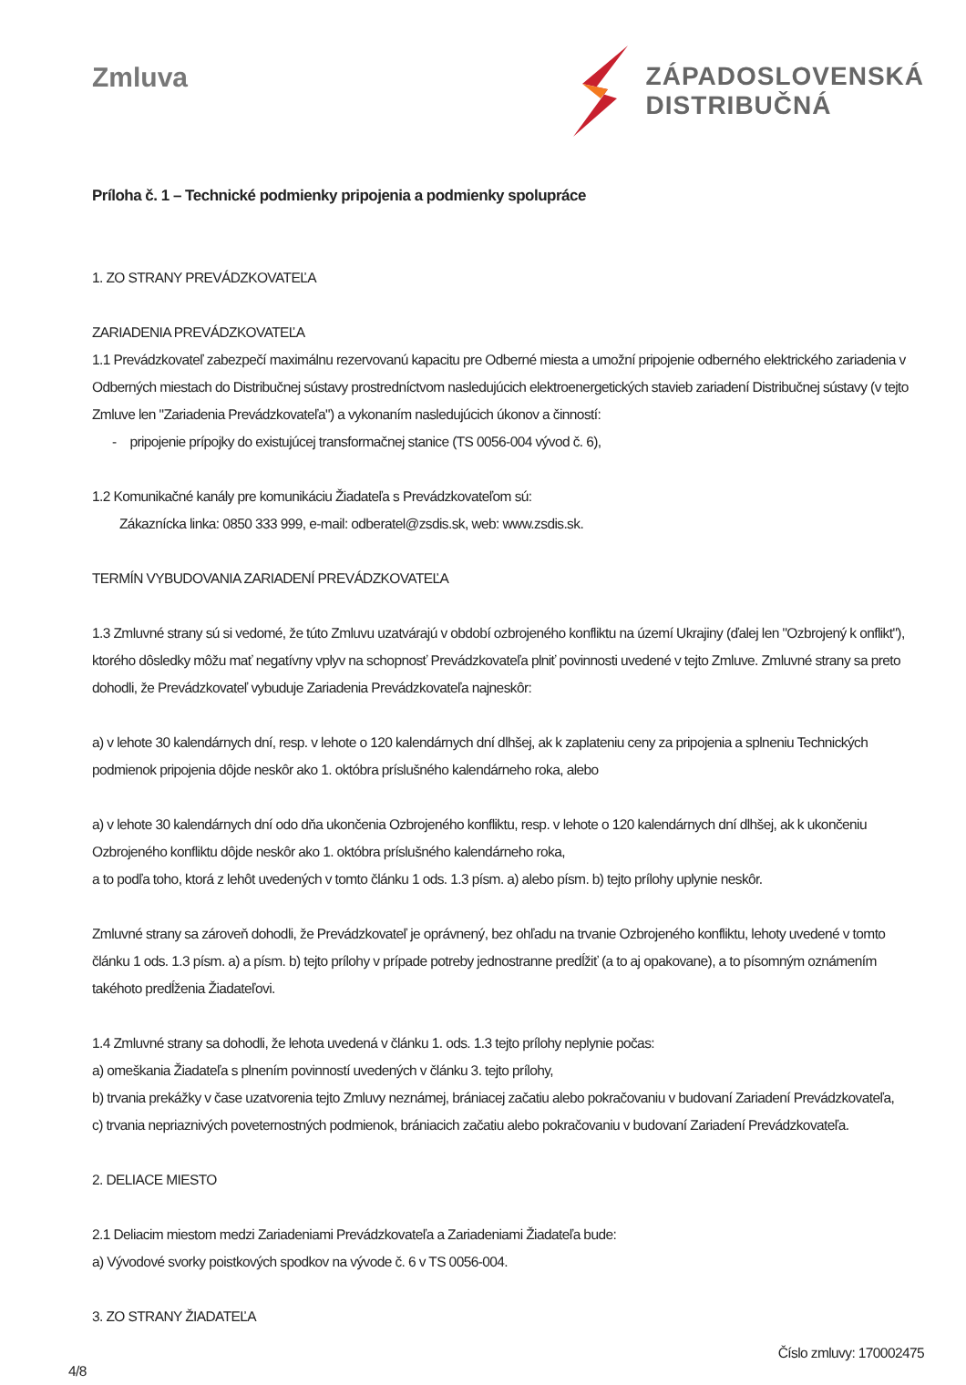Zmluva
ZÁPADOSLOVENSKÁ
DISTRIBUČNÁ
Príloha č. 1 – Technické podmienky pripojenia a podmienky spolupráce
1. ZO STRANY PREVÁDZKOVATEĽA
ZARIADENIA PREVÁDZKOVATEĽA
1.1 Prevádzkovateľ zabezpečí maximálnu rezervovanú kapacitu pre Odberné miesta a umožní pripojenie odberného elektrického zariadenia v Odberných miestach do Distribučnej sústavy prostredníctvom nasledujúcich elektroenergetických stavieb zariadení Distribučnej sústavy (v tejto Zmluve len "Zariadenia Prevádzkovateľa") a vykonaním nasledujúcich úkonov a činností:
- pripojenie prípojky do existujúcej transformačnej stanice (TS 0056-004 vývod č. 6),
1.2 Komunikačné kanály pre komunikáciu Žiadateľa s Prevádzkovateľom sú:
Zákaznícka linka: 0850 333 999, e-mail: odberatel@zsdis.sk, web: www.zsdis.sk.
TERMÍN VYBUDOVANIA ZARIADENÍ PREVÁDZKOVATEĽA
1.3 Zmluvné strany sú si vedomé, že túto Zmluvu uzatvárajú v období ozbrojeného konfliktu na území Ukrajiny (ďalej len "Ozbrojený k onflikt"), ktorého dôsledky môžu mať negatívny vplyv na schopnosť Prevádzkovateľa plniť povinnosti uvedené v tejto Zmluve. Zmluvné strany sa preto dohodli, že Prevádzkovateľ vybuduje Zariadenia Prevádzkovateľa najneskôr:
a) v lehote 30 kalendárnych dní, resp. v lehote o 120 kalendárnych dní dlhšej, ak k zaplateniu ceny za pripojenia a splneniu Technických podmienok pripojenia dôjde neskôr ako 1. októbra príslušného kalendárneho roka, alebo
a) v lehote 30 kalendárnych dní odo dňa ukončenia Ozbrojeného konfliktu, resp. v lehote o 120 kalendárnych dní dlhšej, ak k ukončeniu Ozbrojeného konfliktu dôjde neskôr ako 1. októbra príslušného kalendárneho roka,
a to podľa toho, ktorá z lehôt uvedených v tomto článku 1 ods. 1.3 písm. a) alebo písm. b) tejto prílohy uplynie neskôr.
Zmluvné strany sa zároveň dohodli, že Prevádzkovateľ je oprávnený, bez ohľadu na trvanie Ozbrojeného konfliktu, lehoty uvedené v tomto článku 1 ods. 1.3 písm. a) a písm. b) tejto prílohy v prípade potreby jednostranne predĺžiť (a to aj opakovane), a to písomným oznámením takéhoto predĺženia Žiadateľovi.
1.4 Zmluvné strany sa dohodli, že lehota uvedená v článku 1. ods. 1.3 tejto prílohy neplynie počas:
a) omeškania Žiadateľa s plnením povinností uvedených v článku 3. tejto prílohy,
b) trvania prekážky v čase uzatvorenia tejto Zmluvy neznámej, brániacej začatiu alebo pokračovaniu v budovaní Zariadení Prevádzkovateľa,
c) trvania nepriaznivých poveternostných podmienok, brániacich začatiu alebo pokračovaniu v budovaní Zariadení Prevádzkovateľa.
2. DELIACE MIESTO
2.1 Deliacim miestom medzi Zariadeniami Prevádzkovateľa a Zariadeniami Žiadateľa bude:
a) Vývodové svorky poistkových spodkov na vývode č. 6 v TS 0056-004.
3. ZO STRANY ŽIADATEĽA
4/8 Číslo zmluvy: 170002475